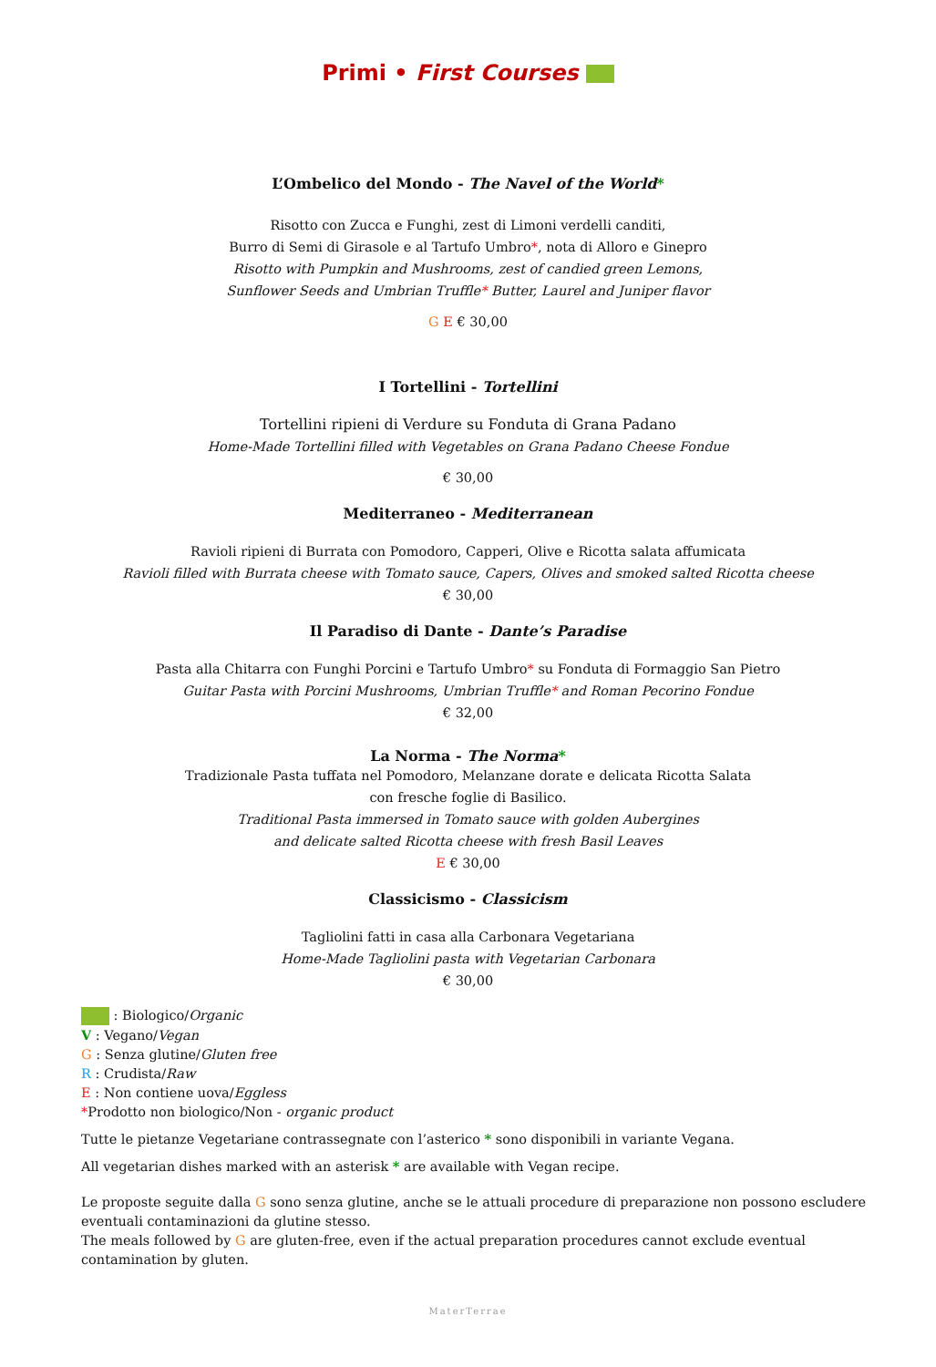Primi • First Courses
L’Ombelico del Mondo - The Navel of the World*
Risotto con Zucca e Funghi, zest di Limoni verdelli canditi,
Burro di Semi di Girasole e al Tartufo Umbro*, nota di Alloro e Ginepro
Risotto with Pumpkin and Mushrooms, zest of candied green Lemons,
Sunflower Seeds and Umbrian Truffle* Butter, Laurel and Juniper flavor
G E € 30,00
I Tortellini - Tortellini
Tortellini ripieni di Verdure su Fonduta di Grana Padano
Home-Made Tortellini filled with Vegetables on Grana Padano Cheese Fondue
€ 30,00
Mediterraneo - Mediterranean
Ravioli ripieni di Burrata con Pomodoro, Capperi, Olive e Ricotta salata affumicata
Ravioli filled with Burrata cheese with Tomato sauce, Capers, Olives and smoked salted Ricotta cheese
€ 30,00
Il Paradiso di Dante - Dante’s Paradise
Pasta alla Chitarra con Funghi Porcini e Tartufo Umbro* su Fonduta di Formaggio San Pietro
Guitar Pasta with Porcini Mushrooms, Umbrian Truffle* and Roman Pecorino Fondue
€ 32,00
La Norma - The Norma*
Tradizionale Pasta tuffata nel Pomodoro, Melanzane dorate e delicata Ricotta Salata
con fresche foglie di Basilico.
Traditional Pasta immersed in Tomato sauce with golden Aubergines
and delicate salted Ricotta cheese with fresh Basil Leaves
E € 30,00
Classicismo - Classicism
Tagliolini fatti in casa alla Carbonara Vegetariana
Home-Made Tagliolini pasta with Vegetarian Carbonara
€ 30,00
: Biologico/Organic
V : Vegano/Vegan
G : Senza glutine/Gluten free
R : Crudista/Raw
E : Non contiene uova/Eggless
*Prodotto non biologico/Non - organic product
Tutte le pietanze Vegetariane contrassegnate con l’asterico * sono disponibili in variante Vegana.
All vegetarian dishes marked with an asterisk * are available with Vegan recipe.
Le proposte seguite dalla G sono senza glutine, anche se le attuali procedure di preparazione non possono escludere eventuali contaminazioni da glutine stesso.
The meals followed by G are gluten-free, even if the actual preparation procedures cannot exclude eventual contamination by gluten.
MaterTerrae